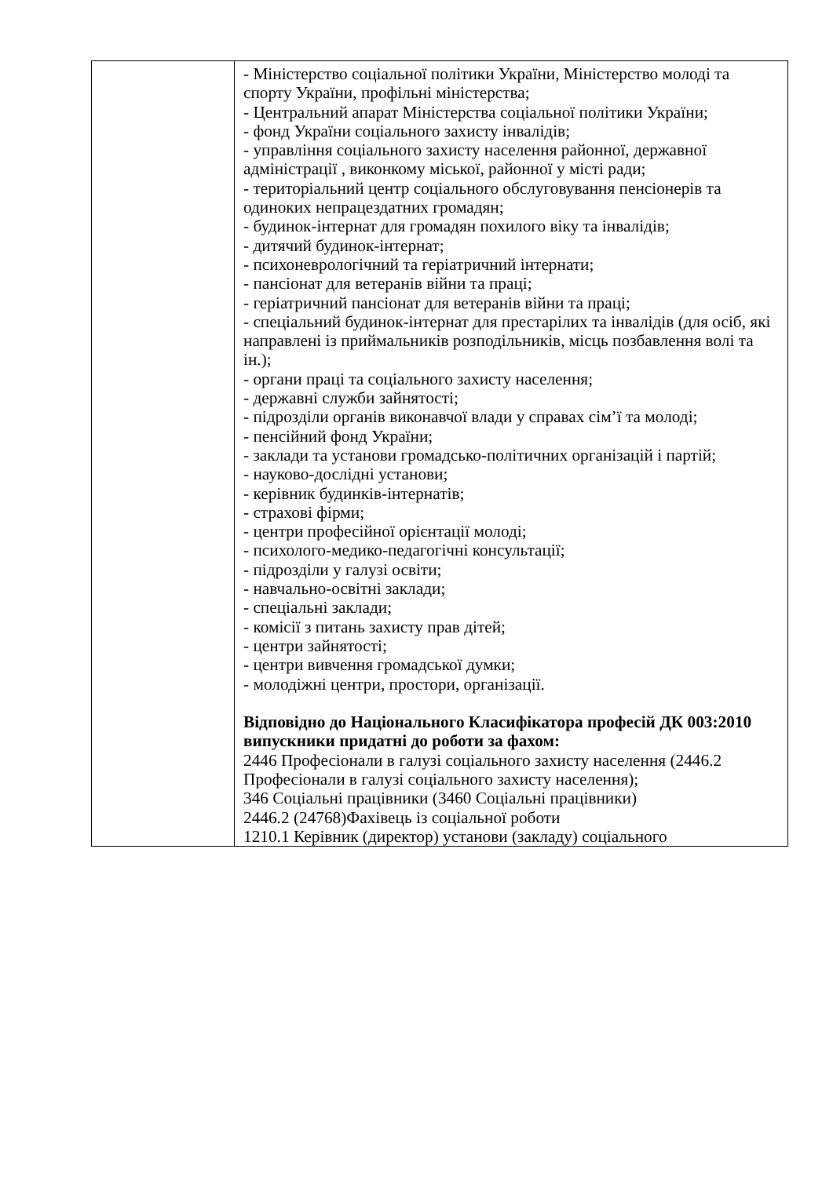| | - Міністерство соціальної політики України, Міністерство молоді та спорту України, профільні міністерства; - Центральний апарат Міністерства соціальної політики України; - фонд України соціального захисту інвалідів; - управління соціального захисту населення районної, державної адміністрації , виконкому міської, районної у місті ради; - територіальний центр соціального обслуговування пенсіонерів та одиноких непрацездатних громадян; - будинок-інтернат для громадян похилого віку та інвалідів; - дитячий будинок-інтернат; - психоневрологічний та геріатричний інтернати; - пансіонат для ветеранів війни та праці; - геріатричний пансіонат для ветеранів війни та праці; - спеціальний будинок-інтернат для престарілих та інвалідів (для осіб, які направлені із приймальників розподільників, місць позбавлення волі та ін.); - органи праці та соціального захисту населення; - державні служби зайнятості; - підрозділи органів виконавчої влади у справах сім’ї та молоді; - пенсійний фонд України; - заклади та установи громадсько-політичних організацій і партій; - науково-дослідні установи; - керівник будинків-інтернатів; - страхові фірми; - центри професійної орієнтації молоді; - психолого-медико-педагогічні консультації; - підрозділи у галузі освіти; - навчально-освітні заклади; - спеціальні заклади; - комісії з питань захисту прав дітей; - центри зайнятості; - центри вивчення громадської думки; - молодіжні центри, простори, організації. Відповідно до Національного Класифікатора професій ДК 003:2010 випускники придатні до роботи за фахом: 2446 Професіонали в галузі соціального захисту населення (2446.2 Професіонали в галузі соціального захисту населення); 346 Соціальні працівники (3460 Соціальні працівники) 2446.2 (24768)Фахівець із соціальної роботи 1210.1 Керівник (директор) установи (закладу) соціального |